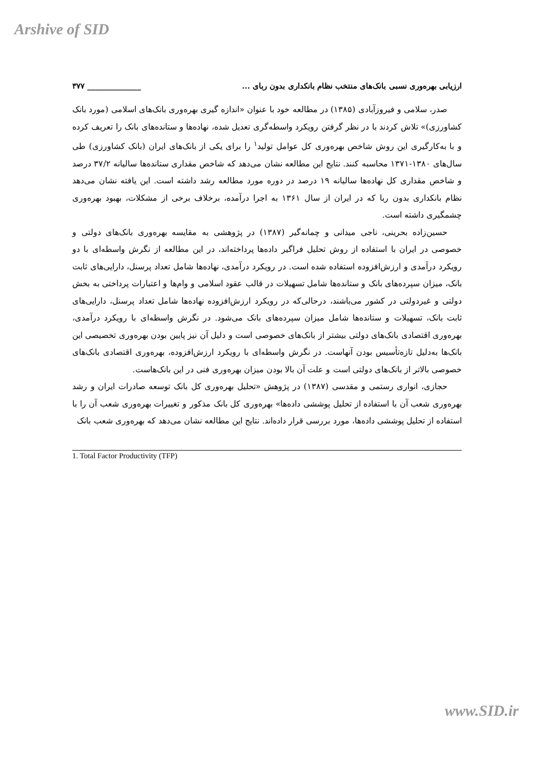Arshive of SID
ارزیابی بهره‌وری نسبی بانک‌های منتخب نظام بانکداری بدون ربای ... ______________ ۳۷۷
صدر، سلامی و فیروزآبادی (۱۳۸۵) در مطالعه خود با عنوان «اندازه گیری بهره‌وری بانک‌های اسلامی (مورد بانک کشاورزی)» تلاش کردند با در نظر گرفتن رویکرد واسطه‌گری تعدیل شده، نهاده‌ها و ستانده‌های بانک را تعریف کرده و با به‌کارگیری این روش شاخص بهره‌وری کل عوامل تولید<sup>۱</sup> را برای یکی از بانک‌های ایران (بانک کشاورزی) طی سال‌های ۱۳۸۰-۱۳۷۱ محاسبه کنند. نتایج این مطالعه نشان می‌دهد که شاخص مقداری ستانده‌ها سالیانه ۳۷/۲ درصد و شاخص مقداری کل نهاده‌ها سالیانه ۱۹ درصد در دوره مورد مطالعه رشد داشته است. این یافته نشان می‌دهد نظام بانکداری بدون ربا که در ایران از سال ۱۳۶۱ به اجرا درآمده، برخلاف برخی از مشکلات، بهبود بهره‌وری چشمگیری داشته است.
حسین‌زاده بحرینی، ناجی میدانی و چمانه‌گیر (۱۳۸۷) در پژوهشی به مقایسه بهره‌وری بانک‌های دولتی و خصوصی در ایران با استفاده از روش تحلیل فراگیر داده‌ها پرداخته‌اند، در این مطالعه از نگرش واسطه‌ای با دو رویکرد درآمدی و ارزش‌افزوده استفاده شده است. در رویکرد درآمدی، نهاده‌ها شامل تعداد پرسنل، دارایی‌های ثابت بانک، میزان سپرده‌های بانک و ستانده‌ها شامل تسهیلات در قالب عقود اسلامی و وام‌ها و اعتبارات پرداختی به بخش دولتی و غیردولتی در کشور می‌باشند، درحالی‌که در رویکرد ارزش‌افزوده نهاده‌ها شامل تعداد پرسنل، دارایی‌های ثابت بانک، تسهیلات و ستانده‌ها شامل میزان سپرده‌های بانک می‌شود. در نگرش واسطه‌ای با رویکرد درآمدی، بهره‌وری اقتصادی بانک‌های دولتی بیشتر از بانک‌های خصوصی است و دلیل آن نیز پایین بودن بهره‌وری تخصیصی این بانک‌ها به‌دلیل تازه‌تأسیس بودن آنهاست. در نگرش واسطه‌ای با رویکرد ارزش‌افزوده، بهره‌وری اقتصادی بانک‌های خصوصی بالاتر از بانک‌های دولتی است و علت آن بالا بودن میزان بهره‌وری فنی در این بانک‌هاست.
حجازی، انواری رستمی و مقدسی (۱۳۸۷) در پژوهش «تحلیل بهره‌وری کل بانک توسعه صادرات ایران و رشد بهره‌وری شعب آن با استفاده از تحلیل پوششی داده‌ها» بهره‌وری کل بانک مذکور و تغییرات بهره‌وری شعب آن را با استفاده از تحلیل پوششی داده‌ها، مورد بررسی قرار داده‌اند. نتایج این مطالعه نشان می‌دهد که بهره‌وری شعب بانک
1. Total Factor Productivity (TFP)
www.SID.ir